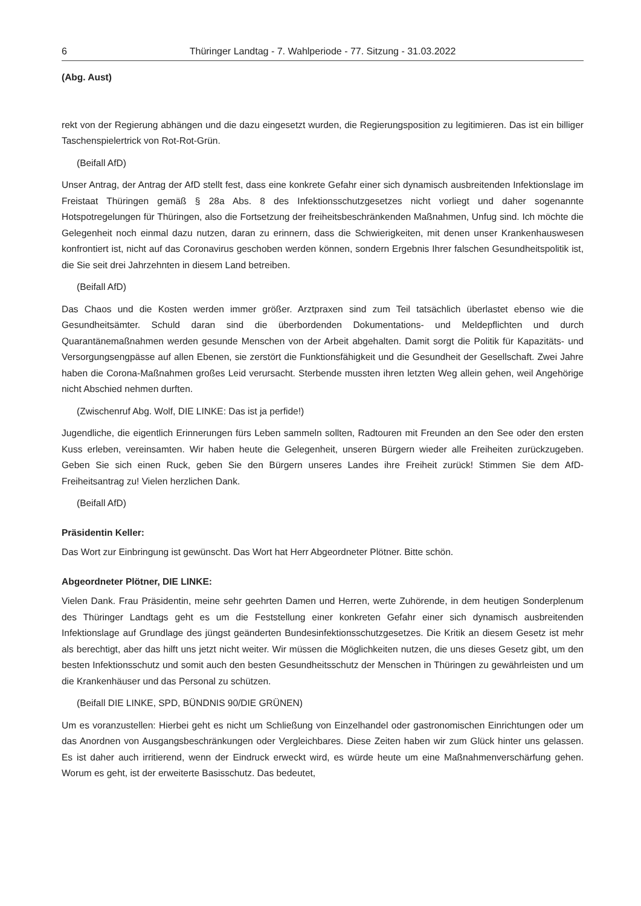6 Thüringer Landtag - 7. Wahlperiode - 77. Sitzung - 31.03.2022
(Abg. Aust)
rekt von der Regierung abhängen und die dazu eingesetzt wurden, die Regierungsposition zu legitimieren. Das ist ein billiger Taschenspielertrick von Rot-Rot-Grün.
(Beifall AfD)
Unser Antrag, der Antrag der AfD stellt fest, dass eine konkrete Gefahr einer sich dynamisch ausbreitenden Infektionslage im Freistaat Thüringen gemäß § 28a Abs. 8 des Infektionsschutzgesetzes nicht vorliegt und daher sogenannte Hotspotregelungen für Thüringen, also die Fortsetzung der freiheitsbeschränkenden Maßnahmen, Unfug sind. Ich möchte die Gelegenheit noch einmal dazu nutzen, daran zu erinnern, dass die Schwierigkeiten, mit denen unser Krankenhauswesen konfrontiert ist, nicht auf das Coronavirus geschoben werden können, sondern Ergebnis Ihrer falschen Gesundheitspolitik ist, die Sie seit drei Jahrzehnten in diesem Land betreiben.
(Beifall AfD)
Das Chaos und die Kosten werden immer größer. Arztpraxen sind zum Teil tatsächlich überlastet ebenso wie die Gesundheitsämter. Schuld daran sind die überbordenden Dokumentations- und Meldepflichten und durch Quarantänemaßnahmen werden gesunde Menschen von der Arbeit abgehalten. Damit sorgt die Politik für Kapazitäts- und Versorgungsengpässe auf allen Ebenen, sie zerstört die Funktionsfähigkeit und die Gesundheit der Gesellschaft. Zwei Jahre haben die Corona-Maßnahmen großes Leid verursacht. Sterbende mussten ihren letzten Weg allein gehen, weil Angehörige nicht Abschied nehmen durften.
(Zwischenruf Abg. Wolf, DIE LINKE: Das ist ja perfide!)
Jugendliche, die eigentlich Erinnerungen fürs Leben sammeln sollten, Radtouren mit Freunden an den See oder den ersten Kuss erleben, vereinsamten. Wir haben heute die Gelegenheit, unseren Bürgern wieder alle Freiheiten zurückzugeben. Geben Sie sich einen Ruck, geben Sie den Bürgern unseres Landes ihre Freiheit zurück! Stimmen Sie dem AfD-Freiheitsantrag zu! Vielen herzlichen Dank.
(Beifall AfD)
Präsidentin Keller:
Das Wort zur Einbringung ist gewünscht. Das Wort hat Herr Abgeordneter Plötner. Bitte schön.
Abgeordneter Plötner, DIE LINKE:
Vielen Dank. Frau Präsidentin, meine sehr geehrten Damen und Herren, werte Zuhörende, in dem heutigen Sonderplenum des Thüringer Landtags geht es um die Feststellung einer konkreten Gefahr einer sich dynamisch ausbreitenden Infektionslage auf Grundlage des jüngst geänderten Bundesinfektionsschutzgesetzes. Die Kritik an diesem Gesetz ist mehr als berechtigt, aber das hilft uns jetzt nicht weiter. Wir müssen die Möglichkeiten nutzen, die uns dieses Gesetz gibt, um den besten Infektionsschutz und somit auch den besten Gesundheitsschutz der Menschen in Thüringen zu gewährleisten und um die Krankenhäuser und das Personal zu schützen.
(Beifall DIE LINKE, SPD, BÜNDNIS 90/DIE GRÜNEN)
Um es voranzustellen: Hierbei geht es nicht um Schließung von Einzelhandel oder gastronomischen Einrichtungen oder um das Anordnen von Ausgangsbeschränkungen oder Vergleichbares. Diese Zeiten haben wir zum Glück hinter uns gelassen. Es ist daher auch irritierend, wenn der Eindruck erweckt wird, es würde heute um eine Maßnahmenverschärfung gehen. Worum es geht, ist der erweiterte Basisschutz. Das bedeutet,